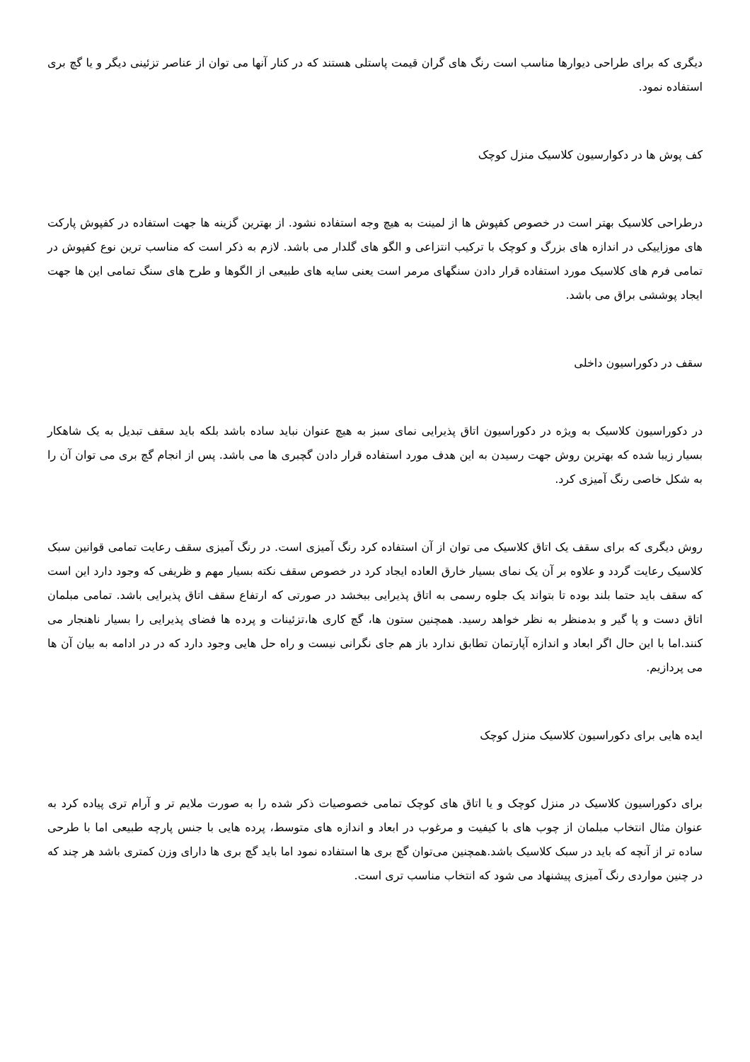دیگری که برای طراحی دیوارها مناسب است رنگ های گران قیمت پاستلی هستند که در کنار آنها می توان از عناصر تزئینی دیگر و یا گچ بری استفاده نمود.
کف پوش ها در دکوارسیون کلاسیک منزل کوچک
درطراحی کلاسیک بهتر است در خصوص کفپوش ها از لمینت به هیچ وجه استفاده نشود. از بهترین گزینه ها جهت استفاده در کفپوش پارکت های موزاییکی در اندازه های بزرگ و کوچک با ترکیب انتزاعی و الگو های گلدار می باشد. لازم به ذکر است که مناسب ترین نوع کفپوش در تمامی فرم های کلاسیک مورد استفاده قرار دادن سنگهای مرمر است یعنی سایه های طبیعی از الگوها و طرح های سنگ تمامی این ها جهت ایجاد پوششی براق می باشد.
سقف در دکوراسیون داخلی
در دکوراسیون کلاسیک به ویژه در دکوراسیون اتاق پذیرایی نمای سبز به هیچ عنوان نباید ساده باشد بلکه باید سقف تبدیل به یک شاهکار بسیار زیبا شده که بهترین روش جهت رسیدن به این هدف مورد استفاده قرار دادن گچبری ها می باشد. پس از انجام گچ بری می توان آن را به شکل خاصی رنگ آمیزی کرد.
روش دیگری که برای سقف یک اتاق کلاسیک می توان از آن استفاده کرد رنگ آمیزی است. در رنگ آمیزی سقف رعایت تمامی قوانین سبک کلاسیک رعایت گردد و علاوه بر آن یک نمای بسیار خارق العاده ایجاد کرد در خصوص سقف نکته بسیار مهم و ظریفی که وجود دارد این است که سقف باید حتما بلند بوده تا بتواند یک جلوه رسمی به اتاق پذیرایی ببخشد در صورتی که ارتفاع سقف اتاق پذیرایی باشد. تمامی مبلمان اتاق دست و پا گیر و بدمنظر به نظر خواهد رسید. همچنین ستون ها، گچ کاری ها،تزئینات و پرده ها فضای پذیرایی را بسیار ناهنجار می کنند.اما با این حال اگر ابعاد و اندازه آپارتمان تطابق ندارد باز هم جای نگرانی نیست و راه حل هایی وجود دارد که در در ادامه به بیان آن ها می پردازیم.
ایده هایی برای دکوراسیون کلاسیک منزل کوچک
برای دکوراسیون کلاسیک در منزل کوچک و یا اتاق های کوچک تمامی خصوصیات ذکر شده را به صورت ملایم تر و آرام تری پیاده کرد به عنوان مثال انتخاب مبلمان از چوب های با کیفیت و مرغوب در ابعاد و اندازه های متوسط، پرده هایی با جنس پارچه طبیعی اما با طرحی ساده تر از آنچه که باید در سبک کلاسیک باشد.همچنین می‌توان گچ بری ها استفاده نمود اما باید گچ بری ها دارای وزن کمتری باشد هر چند که در چنین مواردی رنگ آمیزی پیشنهاد می شود که انتخاب مناسب تری است.